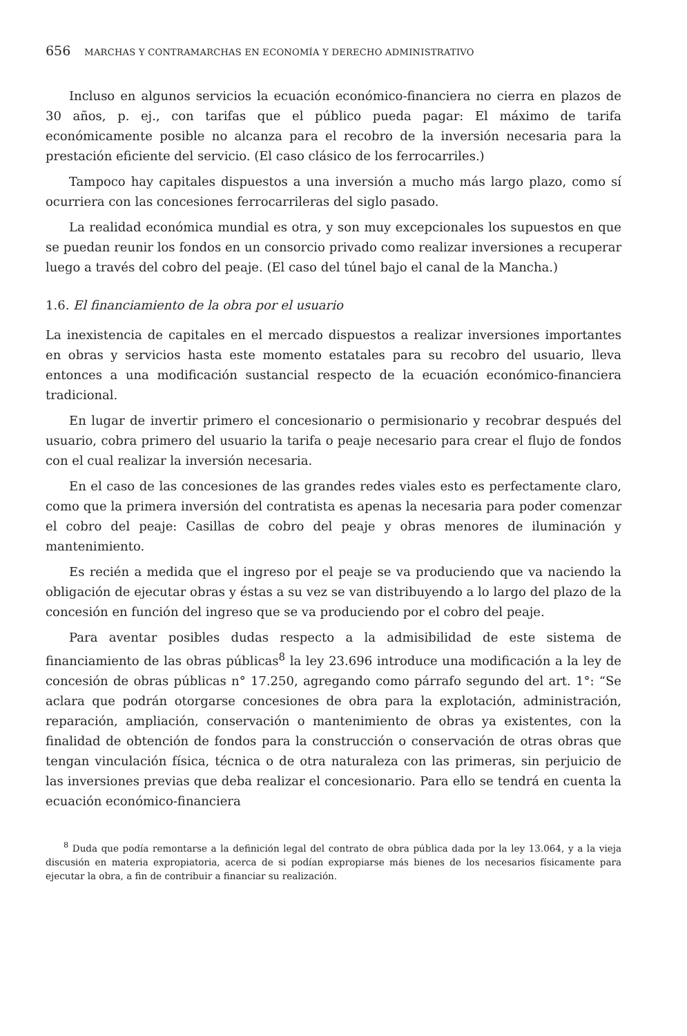656 MARCHAS Y CONTRAMARCHAS EN ECONOMÍA Y DERECHO ADMINISTRATIVO
Incluso en algunos servicios la ecuación económico-financiera no cierra en plazos de 30 años, p. ej., con tarifas que el público pueda pagar: El máximo de tarifa económicamente posible no alcanza para el recobro de la inversión necesaria para la prestación eficiente del servicio. (El caso clásico de los ferrocarriles.)
Tampoco hay capitales dispuestos a una inversión a mucho más largo plazo, como sí ocurriera con las concesiones ferrocarrileras del siglo pasado.
La realidad económica mundial es otra, y son muy excepcionales los supuestos en que se puedan reunir los fondos en un consorcio privado como realizar inversiones a recuperar luego a través del cobro del peaje. (El caso del túnel bajo el canal de la Mancha.)
1.6. El financiamiento de la obra por el usuario
La inexistencia de capitales en el mercado dispuestos a realizar inversiones importantes en obras y servicios hasta este momento estatales para su recobro del usuario, lleva entonces a una modificación sustancial respecto de la ecuación económico-financiera tradicional.
En lugar de invertir primero el concesionario o permisionario y recobrar después del usuario, cobra primero del usuario la tarifa o peaje necesario para crear el flujo de fondos con el cual realizar la inversión necesaria.
En el caso de las concesiones de las grandes redes viales esto es perfectamente claro, como que la primera inversión del contratista es apenas la necesaria para poder comenzar el cobro del peaje: Casillas de cobro del peaje y obras menores de iluminación y mantenimiento.
Es recién a medida que el ingreso por el peaje se va produciendo que va naciendo la obligación de ejecutar obras y éstas a su vez se van distribuyendo a lo largo del plazo de la concesión en función del ingreso que se va produciendo por el cobro del peaje.
Para aventar posibles dudas respecto a la admisibilidad de este sistema de financiamiento de las obras públicas<sup>8</sup> la ley 23.696 introduce una modificación a la ley de concesión de obras públicas n° 17.250, agregando como párrafo segundo del art. 1°: “Se aclara que podrán otorgarse concesiones de obra para la explotación, administración, reparación, ampliación, conservación o mantenimiento de obras ya existentes, con la finalidad de obtención de fondos para la construcción o conservación de otras obras que tengan vinculación física, técnica o de otra naturaleza con las primeras, sin perjuicio de las inversiones previas que deba realizar el concesionario. Para ello se tendrá en cuenta la ecuación económico-financiera
<sup>8</sup> Duda que podía remontarse a la definición legal del contrato de obra pública dada por la ley 13.064, y a la vieja discusión en materia expropiatoria, acerca de si podían expropiarse más bienes de los necesarios físicamente para ejecutar la obra, a fin de contribuir a financiar su realización.